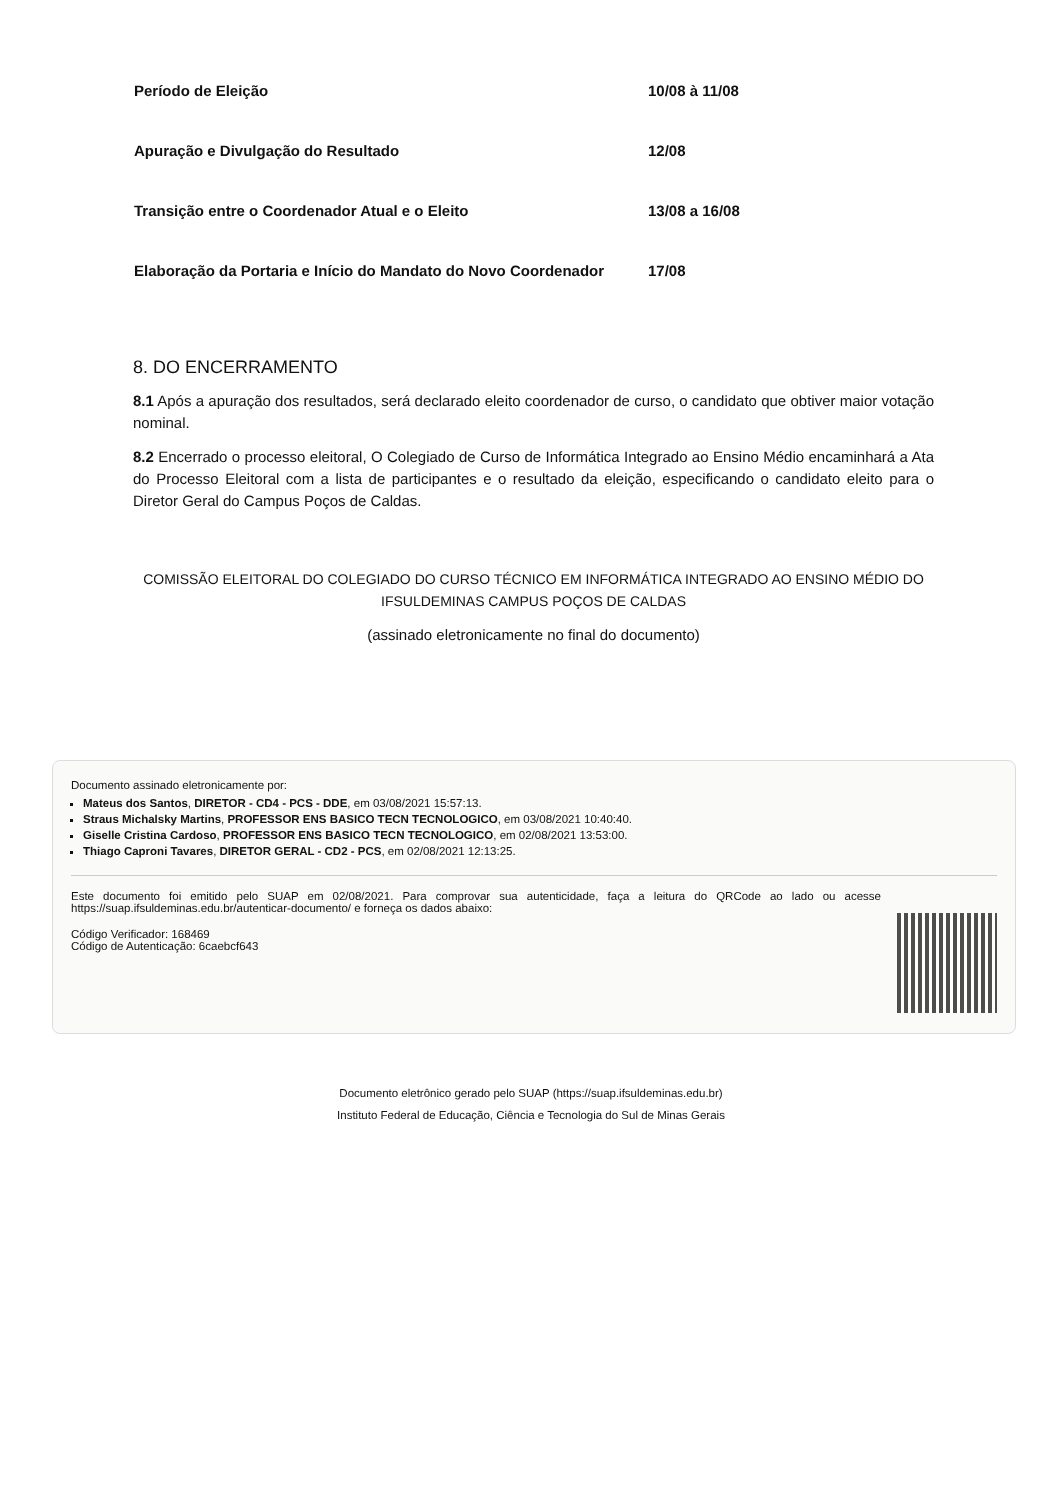| Período de Eleição | 10/08 à 11/08 |
| Apuração e Divulgação do Resultado | 12/08 |
| Transição entre o Coordenador Atual e o Eleito | 13/08 a 16/08 |
| Elaboração da Portaria e Início do Mandato do Novo Coordenador | 17/08 |
8. DO ENCERRAMENTO
8.1 Após a apuração dos resultados, será declarado eleito coordenador de curso, o candidato que obtiver maior votação nominal.
8.2 Encerrado o processo eleitoral, O Colegiado de Curso de Informática Integrado ao Ensino Médio encaminhará a Ata do Processo Eleitoral com a lista de participantes e o resultado da eleição, especificando o candidato eleito para o Diretor Geral do Campus Poços de Caldas.
COMISSÃO ELEITORAL DO COLEGIADO DO CURSO TÉCNICO EM INFORMÁTICA INTEGRADO AO ENSINO MÉDIO DO IFSULDEMINAS CAMPUS POÇOS DE CALDAS
(assinado eletronicamente no final do documento)
Documento assinado eletronicamente por:
Mateus dos Santos, DIRETOR - CD4 - PCS - DDE, em 03/08/2021 15:57:13.
Straus Michalsky Martins, PROFESSOR ENS BASICO TECN TECNOLOGICO, em 03/08/2021 10:40:40.
Giselle Cristina Cardoso, PROFESSOR ENS BASICO TECN TECNOLOGICO, em 02/08/2021 13:53:00.
Thiago Caproni Tavares, DIRETOR GERAL - CD2 - PCS, em 02/08/2021 12:13:25.
Este documento foi emitido pelo SUAP em 02/08/2021. Para comprovar sua autenticidade, faça a leitura do QRCode ao lado ou acesse https://suap.ifsuldeminas.edu.br/autenticar-documento/ e forneça os dados abaixo:
Código Verificador: 168469
Código de Autenticação: 6caebcf643
Documento eletrônico gerado pelo SUAP (https://suap.ifsuldeminas.edu.br)
Instituto Federal de Educação, Ciência e Tecnologia do Sul de Minas Gerais